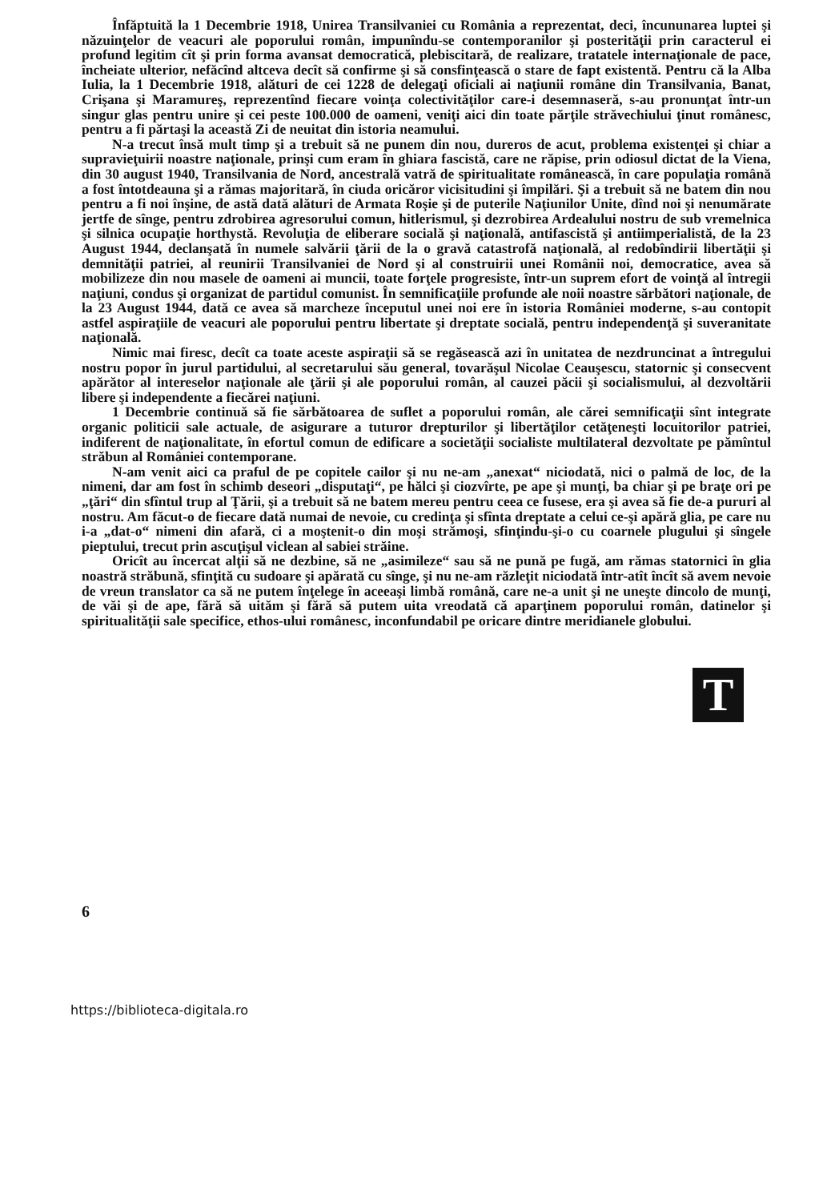Înfăptuită la 1 Decembrie 1918, Unirea Transilvaniei cu România a reprezentat, deci, încununarea luptei şi năzuinţelor de veacuri ale poporului român, impunîndu-se contemporanilor şi posterităţii prin caracterul ei profund legitim cît şi prin forma avansat democratică, plebiscitară, de realizare, tratatele internaţionale de pace, încheiate ulterior, nefăcînd altceva decît să confirme şi să consfinţească o stare de fapt existentă. Pentru că la Alba Iulia, la 1 Decembrie 1918, alături de cei 1228 de delegaţi oficiali ai naţiunii române din Transilvania, Banat, Crişana şi Maramureş, reprezentînd fiecare voinţa colectivităţilor care-i desemnaseră, s-au pronunţat într-un singur glas pentru unire şi cei peste 100.000 de oameni, veniţi aici din toate părţile străvechiului ţinut românesc, pentru a fi părtaşi la această Zi de neuitat din istoria neamului.
N-a trecut însă mult timp şi a trebuit să ne punem din nou, dureros de acut, problema existenţei şi chiar a supravieţuirii noastre naţionale, prinşi cum eram în ghiara fascistă, care ne răpise, prin odiosul dictat de la Viena, din 30 august 1940, Transilvania de Nord, ancestrală vatră de spiritualitate românească, în care populaţia română a fost întotdeauna şi a rămas majoritară, în ciuda oricăror vicisitudini şi împilări. Şi a trebuit să ne batem din nou pentru a fi noi înşine, de astă dată alături de Armata Roşie şi de puterile Naţiunilor Unite, dînd noi şi nenumărate jertfe de sînge, pentru zdrobirea agresorului comun, hitlerismul, şi dezrobirea Ardealului nostru de sub vremelnica şi silnica ocupaţie horthystă. Revoluţia de eliberare socială şi naţională, antifascistă şi antiimperialistă, de la 23 August 1944, declanşată în numele salvării ţării de la o gravă catastrofă naţională, al redobîndirii libertăţii şi demnităţii patriei, al reunirii Transilvaniei de Nord şi al construirii unei Românii noi, democratice, avea să mobilizeze din nou masele de oameni ai muncii, toate forţele progresiste, într-un suprem efort de voinţă al întregii naţiuni, condus şi organizat de partidul comunist. În semnificaţiile profunde ale noii noastre sărbători naţionale, de la 23 August 1944, dată ce avea să marcheze începutul unei noi ere în istoria României moderne, s-au contopit astfel aspiraţiile de veacuri ale poporului pentru libertate şi dreptate socială, pentru independenţă şi suveranitate naţională.
Nimic mai firesc, decît ca toate aceste aspiraţii să se regăsească azi în unitatea de nezdruncinat a întregului nostru popor în jurul partidului, al secretarului său general, tovarăşul Nicolae Ceauşescu, statornic şi consecvent apărător al intereselor naţionale ale ţării şi ale poporului român, al cauzei păcii şi socialismului, al dezvoltării libere şi independente a fiecărei naţiuni.
1 Decembrie continuă să fie sărbătoarea de suflet a poporului român, ale cărei semnificaţii sînt integrate organic politicii sale actuale, de asigurare a tuturor drepturilor şi libertăţilor cetăţeneşti locuitorilor patriei, indiferent de naţionalitate, în efortul comun de edificare a societăţii socialiste multilateral dezvoltate pe pămîntul străbun al României contemporane.
N-am venit aici ca praful de pe copitele cailor şi nu ne-am „anexat“ niciodată, nici o palmă de loc, de la nimeni, dar am fost în schimb deseori „disputaţi“, pe hălci şi ciozvîrte, pe ape şi munţi, ba chiar şi pe braţe ori pe „ţări“ din sfîntul trup al Ţării, şi a trebuit să ne batem mereu pentru ceea ce fusese, era şi avea să fie de-a pururi al nostru. Am făcut-o de fiecare dată numai de nevoie, cu credinţa şi sfînta dreptate a celui ce-şi apără glia, pe care nu i-a „dat-o“ nimeni din afară, ci a moştenit-o din moşi strămoşi, sfinţindu-şi-o cu coarnele plugului şi sîngele pieptului, trecut prin ascuţişul viclean al sabiei străine.
Oricît au încercat alţii să ne dezbine, să ne „asimileze“ sau să ne pună pe fugă, am rămas statornici în glia noastră străbună, sfinţită cu sudoare şi apărată cu sînge, şi nu ne-am răzleţit niciodată într-atît încît să avem nevoie de vreun translator ca să ne putem înţelege în aceeaşi limbă română, care ne-a unit şi ne uneşte dincolo de munţi, de văi şi de ape, fără să uităm şi fără să putem uita vreodată că aparţinem poporului român, datinelor şi spiritualităţii sale specifice, ethos-ului românesc, inconfundabil pe oricare dintre meridianele globului.
T
6
https://biblioteca-digitala.ro